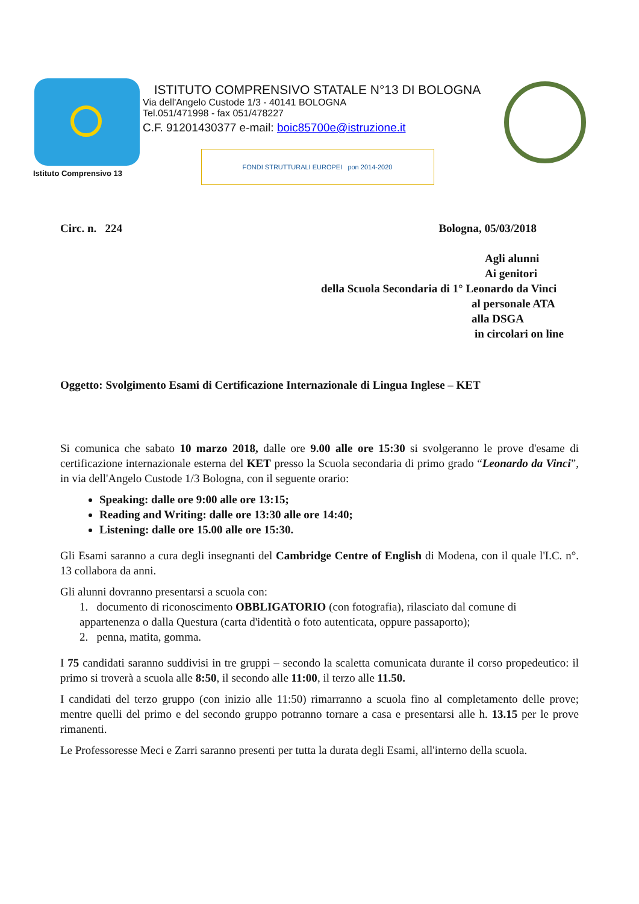Istituto Comprensivo 13
ISTITUTO COMPRENSIVO STATALE N°13 DI BOLOGNA
Via dell'Angelo Custode 1/3 - 40141 BOLOGNA
Tel.051/471998 - fax 051/478227
C.F. 91201430377 e-mail: boic85700e@istruzione.it
FONDI STRUTTURALI EUROPEI pon 2014-2020
Circ. n. 224 Bologna, 05/03/2018
Agli alunni
Ai genitori
della Scuola Secondaria di 1° Leonardo da Vinci
al personale ATA
alla DSGA
in circolari on line
Oggetto: Svolgimento Esami di Certificazione Internazionale di Lingua Inglese – KET
Si comunica che sabato 10 marzo 2018, dalle ore 9.00 alle ore 15:30 si svolgeranno le prove d'esame di certificazione internazionale esterna del KET presso la Scuola secondaria di primo grado “Leonardo da Vinci”, in via dell'Angelo Custode 1/3 Bologna, con il seguente orario:
Speaking: dalle ore 9:00 alle ore 13:15;
Reading and Writing: dalle ore 13:30 alle ore 14:40;
Listening: dalle ore 15.00 alle ore 15:30.
Gli Esami saranno a cura degli insegnanti del Cambridge Centre of English di Modena, con il quale l'I.C. n°. 13 collabora da anni.
Gli alunni dovranno presentarsi a scuola con:
1. documento di riconoscimento OBBLIGATORIO (con fotografia), rilasciato dal comune di appartenenza o dalla Questura (carta d'identità o foto autenticata, oppure passaporto);
2. penna, matita, gomma.
I 75 candidati saranno suddivisi in tre gruppi – secondo la scaletta comunicata durante il corso propedeutico: il primo si troverà a scuola alle 8:50, il secondo alle 11:00, il terzo alle 11.50.
I candidati del terzo gruppo (con inizio alle 11:50) rimarranno a scuola fino al completamento delle prove; mentre quelli del primo e del secondo gruppo potranno tornare a casa e presentarsi alle h. 13.15 per le prove rimanenti.
Le Professoresse Meci e Zarri saranno presenti per tutta la durata degli Esami, all'interno della scuola.